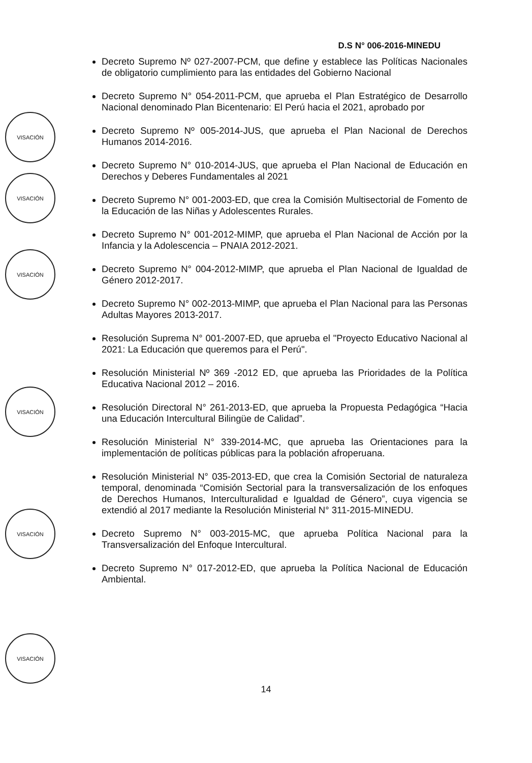D.S N° 006-2016-MINEDU
Decreto Supremo Nº 027-2007-PCM, que define y establece las Políticas Nacionales de obligatorio cumplimiento para las entidades del Gobierno Nacional
Decreto Supremo N° 054-2011-PCM, que aprueba el Plan Estratégico de Desarrollo Nacional denominado Plan Bicentenario: El Perú hacia el 2021, aprobado por
Decreto Supremo Nº 005-2014-JUS, que aprueba el Plan Nacional de Derechos Humanos 2014-2016.
Decreto Supremo N° 010-2014-JUS, que aprueba el Plan Nacional de Educación en Derechos y Deberes Fundamentales al 2021
Decreto Supremo N° 001-2003-ED, que crea la Comisión Multisectorial de Fomento de la Educación de las Niñas y Adolescentes Rurales.
Decreto Supremo N° 001-2012-MIMP, que aprueba el Plan Nacional de Acción por la Infancia y la Adolescencia – PNAIA 2012-2021.
Decreto Supremo N° 004-2012-MIMP, que aprueba el Plan Nacional de Igualdad de Género 2012-2017.
Decreto Supremo N° 002-2013-MIMP, que aprueba el Plan Nacional para las Personas Adultas Mayores 2013-2017.
Resolución Suprema N° 001-2007-ED, que aprueba el "Proyecto Educativo Nacional al 2021: La Educación que queremos para el Perú".
Resolución Ministerial Nº 369 -2012 ED, que aprueba las Prioridades de la Política Educativa Nacional 2012 – 2016.
Resolución Directoral N° 261-2013-ED, que aprueba la Propuesta Pedagógica “Hacia una Educación Intercultural Bilingüe de Calidad”.
Resolución Ministerial N° 339-2014-MC, que aprueba las Orientaciones para la implementación de políticas públicas para la población afroperuana.
Resolución Ministerial N° 035-2013-ED, que crea la Comisión Sectorial de naturaleza temporal, denominada “Comisión Sectorial para la transversalización de los enfoques de Derechos Humanos, Interculturalidad e Igualdad de Género”, cuya vigencia se extendió al 2017 mediante la Resolución Ministerial N° 311-2015-MINEDU.
Decreto Supremo N° 003-2015-MC, que aprueba Política Nacional para la Transversalización del Enfoque Intercultural.
Decreto Supremo N° 017-2012-ED, que aprueba la Política Nacional de Educación Ambiental.
VISACIÓN
VISACIÓN
VISACIÓN
VISACIÓN
VISACIÓN
VISACIÓN
14